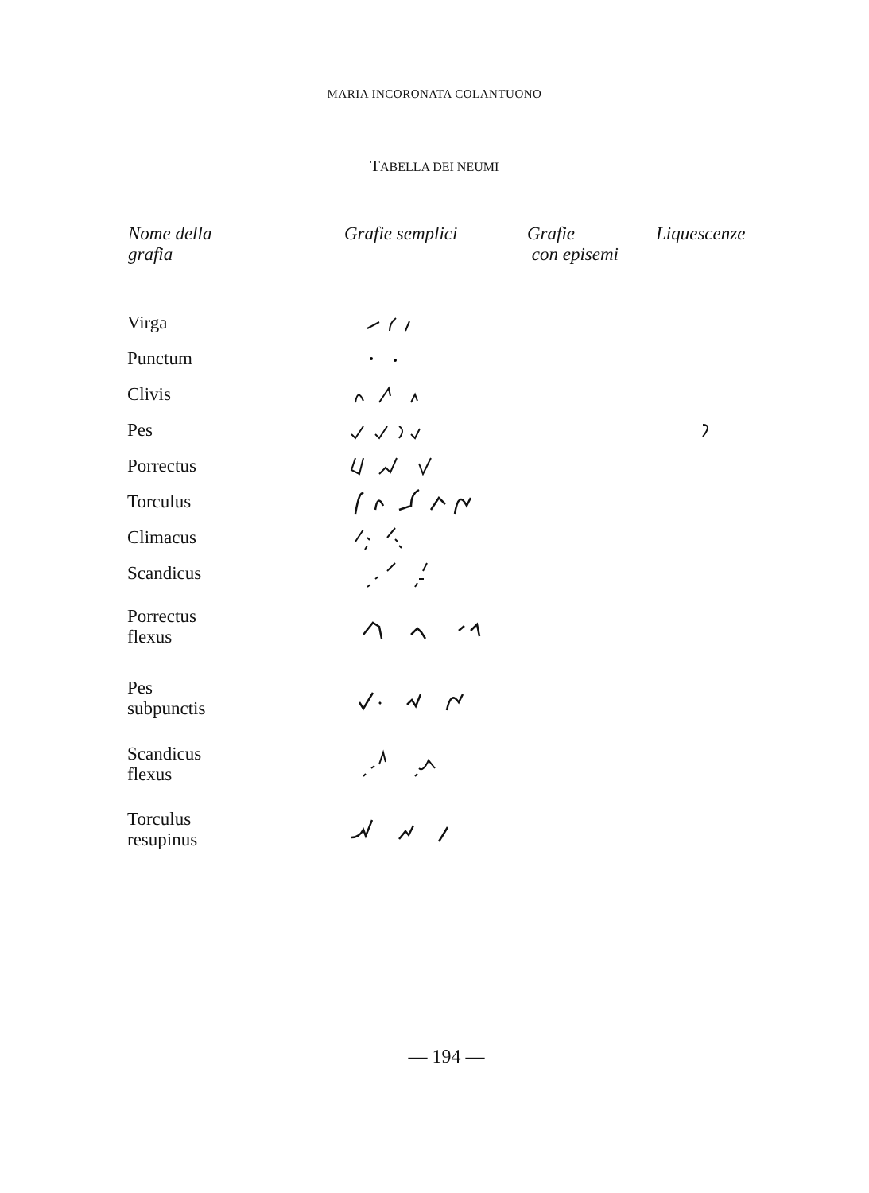MARIA INCORONATA COLANTUONO
TABELLA DEI NEUMI
| Nome della grafia | Grafie semplici | Grafie con episemi | Liquescenze |
| --- | --- | --- | --- |
| Virga | | | |
| Punctum | | | |
| Clivis | | | |
| Pes | | | |
| Porrectus | | | |
| Torculus | | | |
| Climacus | | | |
| Scandicus | | | |
| Porrectus flexus | | | |
| Pes subpunctis | | | |
| Scandicus flexus | | | |
| Torculus resupinus | | | |
— 194 —